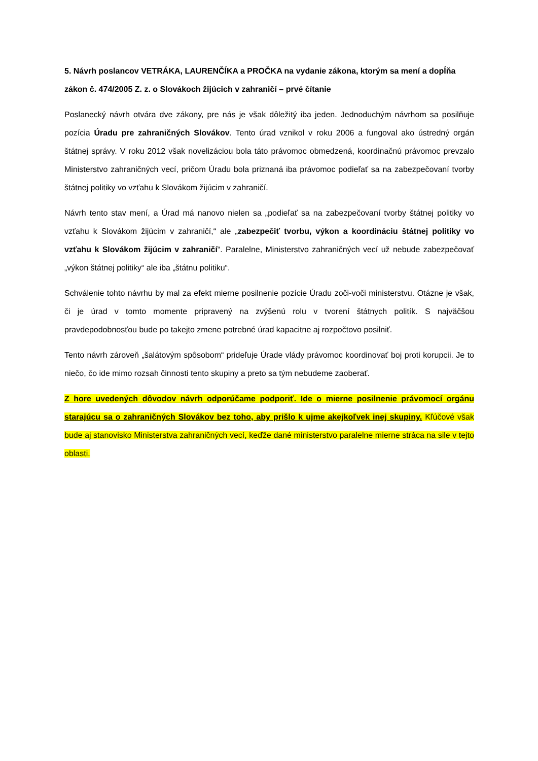5. Návrh poslancov VETRÁKA, LAURENČÍKA a PROČKA na vydanie zákona, ktorým sa mení a dopĺňa zákon č. 474/2005 Z. z. o Slovákoch žijúcich v zahraničí – prvé čítanie
Poslanecký návrh otvára dve zákony, pre nás je však dôležitý iba jeden. Jednoduchým návrhom sa posilňuje pozícia Úradu pre zahraničných Slovákov. Tento úrad vznikol v roku 2006 a fungoval ako ústredný orgán štátnej správy. V roku 2012 však novelizáciou bola táto právomoc obmedzená, koordinačnú právomoc prevzalo Ministerstvo zahraničných vecí, pričom Úradu bola priznaná iba právomoc podieľať sa na zabezpečovaní tvorby štátnej politiky vo vzťahu k Slovákom žijúcim v zahraničí.
Návrh tento stav mení, a Úrad má nanovo nielen sa „podieľať sa na zabezpečovaní tvorby štátnej politiky vo vzťahu k Slovákom žijúcim v zahraničí,“ ale „zabezpečiť tvorbu, výkon a koordináciu štátnej politiky vo vzťahu k Slovákom žijúcim v zahraničí“. Paralelne, Ministerstvo zahraničných vecí už nebude zabezpečovať „výkon štátnej politiky“ ale iba „štátnu politiku“.
Schválenie tohto návrhu by mal za efekt mierne posilnenie pozície Úradu zoči-voči ministerstvu. Otázne je však, či je úrad v tomto momente pripravený na zvýšenú rolu v tvorení štátnych politík. S najväčšou pravdepodobnosťou bude po takejto zmene potrebné úrad kapacitne aj rozpočtovo posilniť.
Tento návrh zároveň „šalátovým spôsobom“ prideľuje Úrade vlády právomoc koordinovať boj proti korupcii. Je to niečo, čo ide mimo rozsah činnosti tento skupiny a preto sa tým nebudeme zaoberať.
Z hore uvedených dôvodov návrh odporúčame podporiť. Ide o mierne posilnenie právomocí orgánu starajúcu sa o zahraničných Slovákov bez toho, aby prišlo k ujme akejkoľvek inej skupiny. Kľúčové však bude aj stanovisko Ministerstva zahraničných vecí, keďže dané ministerstvo paralelne mierne stráca na sile v tejto oblasti.